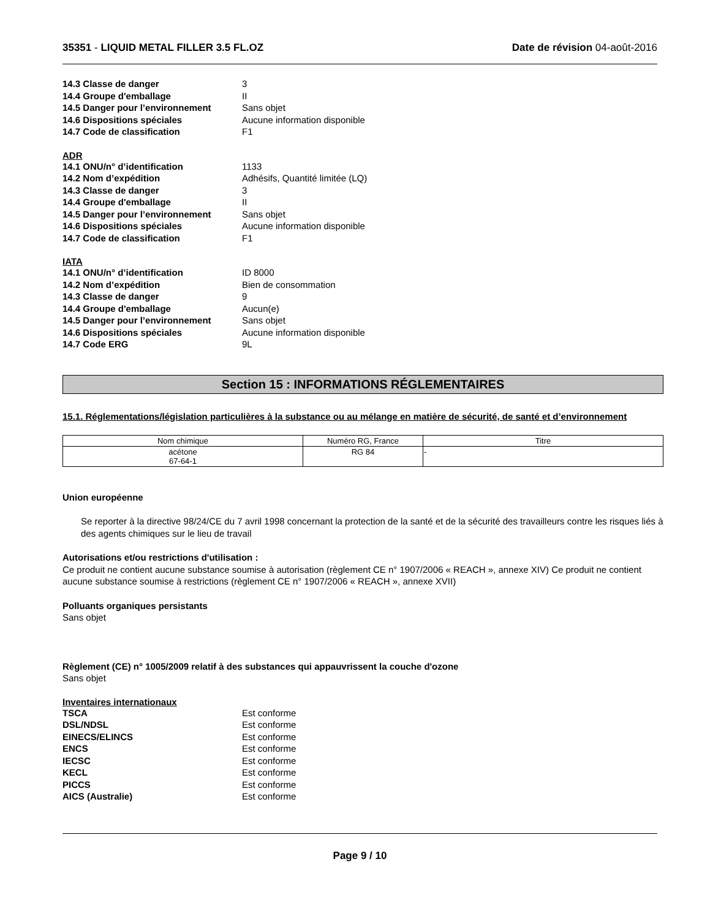35351 - LIQUID METAL FILLER 3.5 FL.OZ Date de révision 04-août-2016
14.3 Classe de danger 3 14.4 Groupe d'emballage II 14.5 Danger pour l’environnement Sans objet 14.6 Dispositions spéciales Aucune information disponible 14.7 Code de classification F1
ADR
14.1 ONU/n° d’identification 1133 14.2 Nom d’expédition Adhésifs, Quantité limitée (LQ) 14.3 Classe de danger 3 14.4 Groupe d'emballage II 14.5 Danger pour l’environnement Sans objet 14.6 Dispositions spéciales Aucune information disponible 14.7 Code de classification F1
IATA
14.1 ONU/n° d’identification ID 8000 14.2 Nom d’expédition Bien de consommation 14.3 Classe de danger 9 14.4 Groupe d'emballage Aucun(e) 14.5 Danger pour l’environnement Sans objet 14.6 Dispositions spéciales Aucune information disponible 14.7 Code ERG 9L
Section 15 : INFORMATIONS RÉGLEMENTAIRES
15.1. Réglementations/législation particulières à la substance ou au mélange en matière de sécurité, de santé et d’environnement
| Nom chimique | Numéro RG, France | Titre |
| --- | --- | --- |
| acétone 67-64-1 | RG 84 | - |
Union européenne
Se reporter à la directive 98/24/CE du 7 avril 1998 concernant la protection de la santé et de la sécurité des travailleurs contre les risques liés à des agents chimiques sur le lieu de travail
Autorisations et/ou restrictions d'utilisation :
Ce produit ne contient aucune substance soumise à autorisation (règlement CE n° 1907/2006 « REACH », annexe XIV) Ce produit ne contient aucune substance soumise à restrictions (règlement CE n° 1907/2006 « REACH », annexe XVII)
Polluants organiques persistants
Sans objet
Règlement (CE) n° 1005/2009 relatif à des substances qui appauvrissent la couche d'ozone
Sans objet
Inventaires internationaux
TSCA Est conforme DSL/NDSL Est conforme EINECS/ELINCS Est conforme ENCS Est conforme IECSC Est conforme KECL Est conforme PICCS Est conforme AICS (Australie) Est conforme
Page 9 / 10